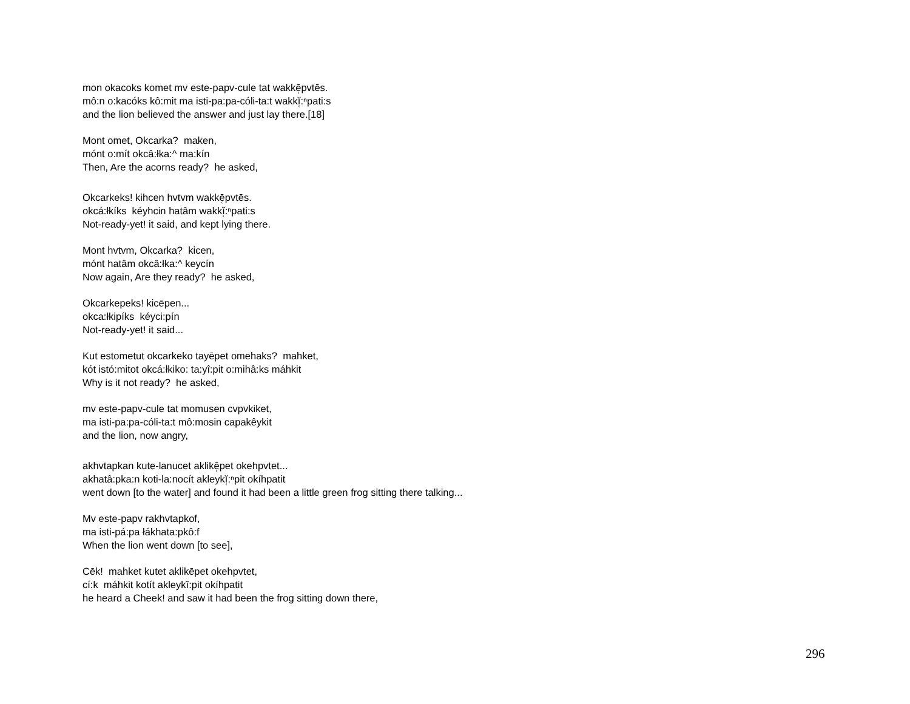mon okacoks komet mv este-papv-cule tat wakkē̜pvtēs.
mô:n o:kacóks kô:mit ma isti-pa:pa-cóli-ta:t wakkĭ̜:ⁿpati:s
and the lion believed the answer and just lay there.[18]
Mont omet, Okcarka? maken,
mónt o:mít okcâ:łka:^ ma:kín
Then, Are the acorns ready? he asked,
Okcarkeks! kihcen hvtvm wakkē̜pvtēs.
okcá:łkíks kéyhcin hatâm wakkĭ̜:ⁿpati:s
Not-ready-yet! it said, and kept lying there.
Mont hvtvm, Okcarka? kicen,
mónt hatâm okcâ:łka:^ keycín
Now again, Are they ready? he asked,
Okcarkepeks! kicēpen...
okca:łkipíks kéyci:pín
Not-ready-yet! it said...
Kut estometut okcarkeko tayēpet omehaks? mahket,
kót istó:mitot okcá:łkiko: ta:yî:pit o:mihâ:ks máhkit
Why is it not ready? he asked,
mv este-papv-cule tat momusen cvpvkiket,
ma isti-pa:pa-cóli-ta:t mô:mosin capakêykit
and the lion, now angry,
akhvtapkan kute-lanucet aklikē̜pet okehpvtet...
akhatâ:pka:n koti-la:nocít akleykĭ̜:ⁿpit okíhpatit
went down [to the water] and found it had been a little green frog sitting there talking...
Mv este-papv rakhvtapkof,
ma isti-pá:pa łákhata:pkô:f
When the lion went down [to see],
Cēk! mahket kutet aklikēpet okehpvtet,
cí:k máhkit kotít akleykî:pit okíhpatit
he heard a Cheek! and saw it had been the frog sitting down there,
296